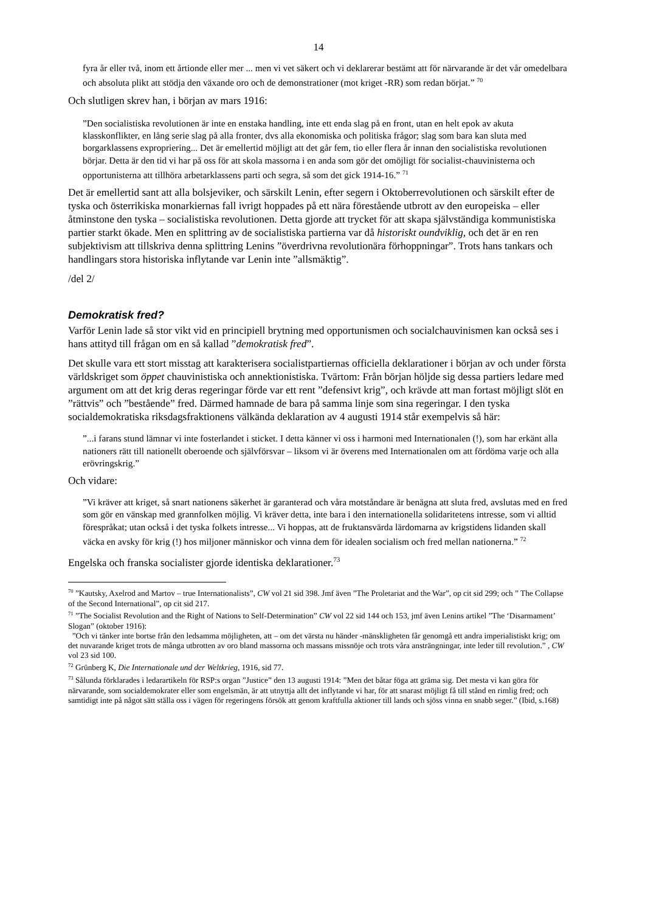14
fyra år eller två, inom ett årtionde eller mer ... men vi vet säkert och vi deklarerar bestämt att för närvarande är det vår omedelbara och absoluta plikt att stödja den växande oro och de demonstrationer (mot kriget -RR) som redan börjat.” <sup>70</sup>
Och slutligen skrev han, i början av mars 1916:
”Den socialistiska revolutionen är inte en enstaka handling, inte ett enda slag på en front, utan en helt epok av akuta klasskonflikter, en lång serie slag på alla fronter, dvs alla ekonomiska och politiska frågor; slag som bara kan sluta med borgarklassens expropriering... Det är emellertid möjligt att det går fem, tio eller flera år innan den socialistiska revolutionen börjar. Detta är den tid vi har på oss för att skola massorna i en anda som gör det omöjligt för socialist-chauvinisterna och opportunisterna att tillhöra arbetarklassens parti och segra, så som det gick 1914-16.” <sup>71</sup>
Det är emellertid sant att alla bolsjeviker, och särskilt Lenin, efter segern i Oktoberrevolutionen och särskilt efter de tyska och österrikiska monarkiernas fall ivrigt hoppades på ett nära före­stående utbrott av den europeiska – eller åtminstone den tyska – socialistiska revolutionen. Detta gjorde att trycket för att skapa självständiga kommunistiska partier starkt ökade. Men en splittring av de socialistiska partierna var då historiskt oundviklig, och det är en ren subjektivism att tillskriva denna splittring Lenins ”överdrivna revolutionära förhoppningar”. Trots hans tankars och handlingars stora historiska inflytande var Lenin inte ”allsmäktig”.
/del 2/
Demokratisk fred?
Varför Lenin lade så stor vikt vid en principiell brytning med opportunismen och socialchauvinismen kan också ses i hans attityd till frågan om en så kallad ”demokratisk fred”.
Det skulle vara ett stort misstag att karakterisera socialistpartiernas officiella deklarationer i början av och under första världskriget som öppet chauvinistiska och annektionistiska. Tvärtom: Från början höljde sig dessa partiers ledare med argument om att det krig deras regeringar förde var ett rent ”defensivt krig”, och krävde att man fortast möjligt slöt en ”rättvis” och ”bestående” fred. Därmed hamnade de bara på samma linje som sina regeringar. I den tyska socialdemokratiska riksdagsfraktionens välkända deklaration av 4 augusti 1914 står exempelvis så här:
”...i farans stund lämnar vi inte fosterlandet i sticket. I detta känner vi oss i harmoni med Internationalen (!), som har erkänt alla nationers rätt till nationellt oberoende och självförsvar – liksom vi är överens med Internationalen om att fördöma varje och alla erövringskrig.”
Och vidare:
”Vi kräver att kriget, så snart nationens säkerhet är garanterad och våra motståndare är benägna att sluta fred, avslutas med en fred som gör en vänskap med grannfolken möjlig. Vi kräver detta, inte bara i den internationella solidaritetens intresse, som vi alltid förespråkat; utan också i det tyska folkets intresse... Vi hoppas, att de fruktansvärda lärdomarna av krigstidens lidanden skall väcka en avsky för krig (!) hos miljoner människor och vinna dem för idealen socialism och fred mellan nationerna.” <sup>72</sup>
Engelska och franska socialister gjorde identiska deklarationer.<sup>73</sup>
<sup>70</sup> ”Kautsky, Axelrod and Martov – true Internationalists”, CW vol 21 sid 398. Jmf även ”The Proletariat and the War”, op cit sid 299; och ” The Collapse of the Second International”, op cit sid 217.
<sup>71</sup> ”The Socialist Revolution and the Right of Nations to Self-Determination” CW vol 22 sid 144 och 153, jmf även Lenins artikel ”The ‘Disarmament’ Slogan” (oktober 1916):
”Och vi tänker inte bortse från den ledsamma möjligheten, att – om det värsta nu händer -mänskligheten får genomgå ett andra imperialistiskt krig; om det nuvarande kriget trots de många utbrotten av oro bland massorna och massans missnöje och trots våra ansträngningar, inte leder till revolution.” , CW vol 23 sid 100.
<sup>72</sup> Grünberg K, Die Internationale und der Weltkrieg, 1916, sid 77.
<sup>73</sup> Sålunda förklarades i ledarartikeln för RSP:s organ ”Justice” den 13 augusti 1914: ”Men det båtar föga att gräma sig. Det mesta vi kan göra för närvarande, som socialdemokrater eller som engelsmän, är att utnyttja allt det inflytande vi har, för att snarast möjligt få till stånd en rimlig fred; och samtidigt inte på något sätt ställa oss i vägen för regeringens försök att genom kraftfulla aktioner till lands och sjöss vinna en snabb seger.” (Ibid, s.168)